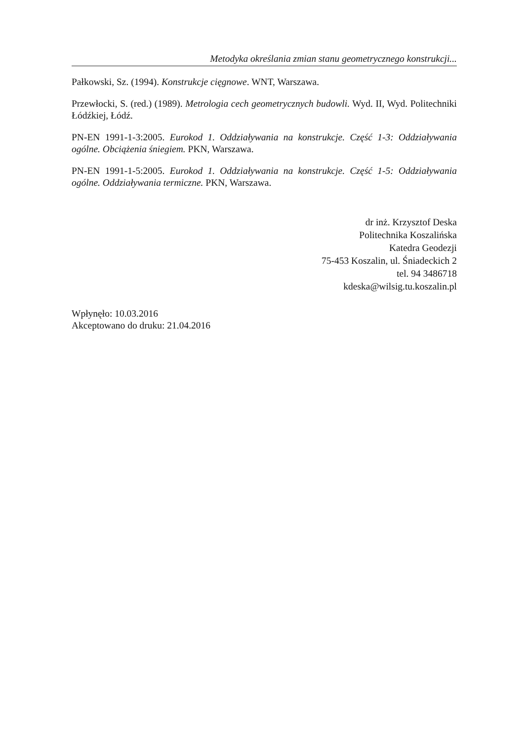Metodyka określania zmian stanu geometrycznego konstrukcji...
Pałkowski, Sz. (1994). Konstrukcje cięgnowe. WNT, Warszawa.
Przewłocki, S. (red.) (1989). Metrologia cech geometrycznych budowli. Wyd. II, Wyd. Politechniki Łódźkiej, Łódź.
PN-EN 1991-1-3:2005. Eurokod 1. Oddziaływania na konstrukcje. Część 1-3: Oddziaływania ogólne. Obciążenia śniegiem. PKN, Warszawa.
PN-EN 1991-1-5:2005. Eurokod 1. Oddziaływania na konstrukcje. Część 1-5: Oddziaływania ogólne. Oddziaływania termiczne. PKN, Warszawa.
dr inż. Krzysztof Deska
Politechnika Koszalińska
Katedra Geodezji
75-453 Koszalin, ul. Śniadeckich 2
tel. 94 3486718
kdeska@wilsig.tu.koszalin.pl
Wpłynęło: 10.03.2016
Akceptowano do druku: 21.04.2016